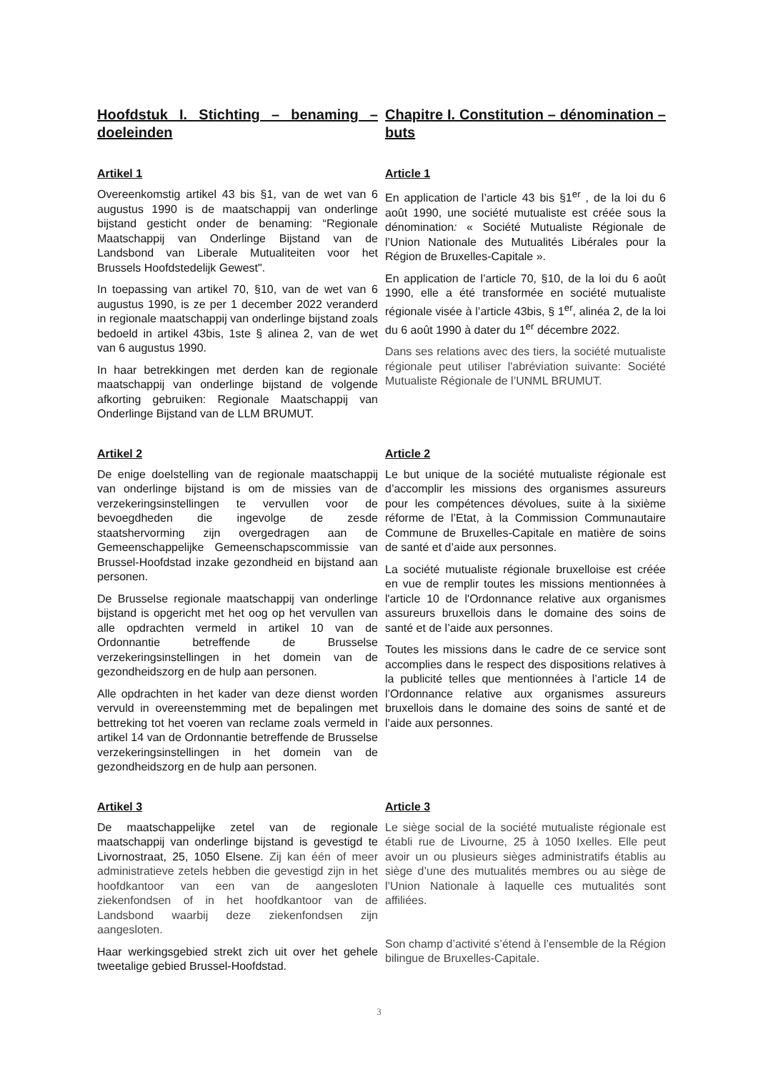Hoofdstuk I. Stichting – benaming – doeleinden
Chapitre I. Constitution – dénomination – buts
Artikel 1
Overeenkomstig artikel 43 bis §1, van de wet van 6 augustus 1990 is de maatschappij van onderlinge bijstand gesticht onder de benaming: “Regionale Maatschappij van Onderlinge Bijstand van de Landsbond van Liberale Mutualiteiten voor het Brussels Hoofdstedelijk Gewest".
In toepassing van artikel 70, §10, van de wet van 6 augustus 1990, is ze per 1 december 2022 veranderd in regionale maatschappij van onderlinge bijstand zoals bedoeld in artikel 43bis, 1ste § alinea 2, van de wet van 6 augustus 1990.
In haar betrekkingen met derden kan de regionale maatschappij van onderlinge bijstand de volgende afkorting gebruiken: Regionale Maatschappij van Onderlinge Bijstand van de LLM BRUMUT.
Article 1
En application de l’article 43 bis §1<sup>er</sup> , de la loi du 6 août 1990, une société mutualiste est créée sous la dénomination: « Société Mutualiste Régionale de l’Union Nationale des Mutualités Libérales pour la Région de Bruxelles-Capitale ».
En application de l’article 70, §10, de la loi du 6 août 1990, elle a été transformée en société mutualiste régionale visée à l’article 43bis, § 1<sup>er</sup>, alinéa 2, de la loi du 6 août 1990 à dater du 1<sup>er</sup> décembre 2022.
Dans ses relations avec des tiers, la société mutualiste régionale peut utiliser l'abréviation suivante: Société Mutualiste Régionale de l’UNML BRUMUT.
Artikel 2
De enige doelstelling van de regionale maatschappij van onderlinge bijstand is om de missies van de verzekeringsinstellingen te vervullen voor de bevoegdheden die ingevolge de zesde staatshervorming zijn overgedragen aan de Gemeenschappelijke Gemeenschapscommissie van Brussel-Hoofdstad inzake gezondheid en bijstand aan personen.
De Brusselse regionale maatschappij van onderlinge bijstand is opgericht met het oog op het vervullen van alle opdrachten vermeld in artikel 10 van de Ordonnantie betreffende de Brusselse verzekeringsinstellingen in het domein van de gezondheidszorg en de hulp aan personen.
Alle opdrachten in het kader van deze dienst worden vervuld in overeenstemming met de bepalingen met bettreking tot het voeren van reclame zoals vermeld in artikel 14 van de Ordonnantie betreffende de Brusselse verzekeringsinstellingen in het domein van de gezondheidszorg en de hulp aan personen.
Article 2
Le but unique de la société mutualiste régionale est d’accomplir les missions des organismes assureurs pour les compétences dévolues, suite à la sixième réforme de l’Etat, à la Commission Communautaire Commune de Bruxelles-Capitale en matière de soins de santé et d’aide aux personnes.
La société mutualiste régionale bruxelloise est créée en vue de remplir toutes les missions mentionnées à l'article 10 de l'Ordonnance relative aux organismes assureurs bruxellois dans le domaine des soins de santé et de l’aide aux personnes.
Toutes les missions dans le cadre de ce service sont accomplies dans le respect des dispositions relatives à la publicité telles que mentionnées à l’article 14 de l’Ordonnance relative aux organismes assureurs bruxellois dans le domaine des soins de santé et de l’aide aux personnes.
Artikel 3
De maatschappelijke zetel van de regionale maatschappij van onderlinge bijstand is gevestigd te Livornostraat, 25, 1050 Elsene. Zij kan één of meer administratieve zetels hebben die gevestigd zijn in het hoofdkantoor van een van de aangesloten ziekenfondsen of in het hoofdkantoor van de Landsbond waarbij deze ziekenfondsen zijn aangesloten.
Haar werkingsgebied strekt zich uit over het gehele tweetalige gebied Brussel-Hoofdstad.
Article 3
Le siège social de la société mutualiste régionale est établi rue de Livourne, 25 à 1050 Ixelles. Elle peut avoir un ou plusieurs sièges administratifs établis au siège d’une des mutualités membres ou au siège de l’Union Nationale à laquelle ces mutualités sont affiliées.
Son champ d’activité s’étend à l’ensemble de la Région bilingue de Bruxelles-Capitale.
3